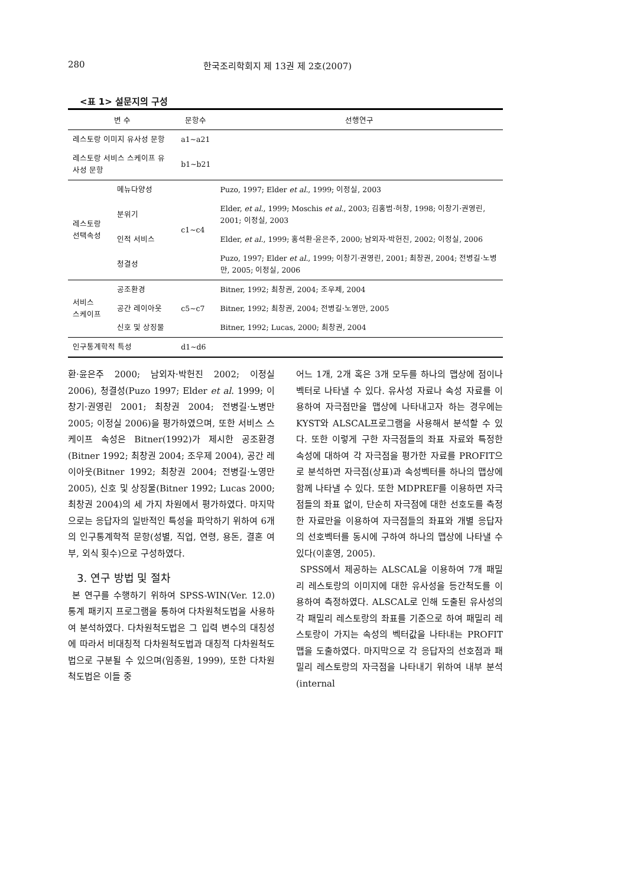280 한국조리학회지 제 13권 제 2호(2007)
<표 1> 설문지의 구성
| 변 수 | | 문항수 | 선행연구 |
| --- | --- | --- | --- |
| 레스토랑 이미지 유사성 문항 | | a1~a21 | |
| 레스토랑 서비스 스케이프 유사성 문항 | | b1~b21 | |
| 레스토랑 선택속성 | 메뉴다양성 | c1~c4 | Puzo, 1997; Elder et al. , 1999; 이정실, 2003 |
| | 분위기 | | Elder, et al. , 1999; Moschis et al. , 2003; 김홍범·허창, 1998; 이창기·권영린, 2001; 이정실, 2003 |
| | 인적 서비스 | | Elder, et al. , 1999; 홍석환·윤은주, 2000; 남외자·박헌진, 2002; 이정실, 2006 |
| | 청결성 | | Puzo, 1997; Elder et al. , 1999; 이창기·권영린, 2001; 최창권, 2004; 전병길·노병만, 2005; 이정실, 2006 |
| 서비스 스케이프 | 공조환경 | c5~c7 | Bitner, 1992; 최창권, 2004; 조우제, 2004 |
| | 공간 레이아웃 | | Bitner, 1992; 최창권, 2004; 전병길·노영만, 2005 |
| | 신호 및 상징물 | | Bitner, 1992; Lucas, 2000; 최창권, 2004 |
| 인구통계학적 특성 | | d1~d6 | |
환·윤은주 2000; 남외자·박헌진 2002; 이정실 2006), 청결성(Puzo 1997; Elder et al. 1999; 이창기·권영린 2001; 최창권 2004; 전병길·노병만 2005; 이정실 2006)을 평가하였으며, 또한 서비스 스케이프 속성은 Bitner(1992)가 제시한 공조환경(Bitner 1992; 최창권 2004; 조우제 2004), 공간 레이아웃(Bitner 1992; 최창권 2004; 전병길·노영만 2005), 신호 및 상징물(Bitner 1992; Lucas 2000; 최창권 2004)의 세 가지 차원에서 평가하였다. 마지막으로는 응답자의 일반적인 특성을 파악하기 위하여 6개의 인구통계학적 문항(성별, 직업, 연령, 용돈, 결혼 여부, 외식 횟수)으로 구성하였다.
3. 연구 방법 및 절차
본 연구를 수행하기 위하여 SPSS-WIN(Ver. 12.0)통계 패키지 프로그램을 통하여 다차원척도법을 사용하여 분석하였다. 다차원척도법은 그 입력 변수의 대칭성에 따라서 비대칭적 다차원척도법과 대칭적 다차원척도법으로 구분될 수 있으며(임종원, 1999), 또한 다차원 척도법은 이들 중
어느 1개, 2개 혹은 3개 모두를 하나의 맵상에 점이나 벡터로 나타낼 수 있다. 유사성 자료나 속성 자료를 이용하여 자극점만을 맵상에 나타내고자 하는 경우에는 KYST와 ALSCAL프로그램을 사용해서 분석할 수 있다. 또한 이렇게 구한 자극점들의 좌표 자료와 특정한 속성에 대하여 각 자극점을 평가한 자료를 PROFIT으로 분석하면 자극점(상표)과 속성벡터를 하나의 맵상에 함께 나타낼 수 있다. 또한 MDPREF를 이용하면 자극점들의 좌표 없이, 단순히 자극점에 대한 선호도를 측정한 자료만을 이용하여 자극점들의 좌표와 개별 응답자의 선호벡터를 동시에 구하여 하나의 맵상에 나타낼 수 있다(이훈영, 2005).
SPSS에서 제공하는 ALSCAL을 이용하여 7개 패밀리 레스토랑의 이미지에 대한 유사성을 등간척도를 이용하여 측정하였다. ALSCAL로 인해 도출된 유사성의 각 패밀리 레스토랑의 좌표를 기준으로 하여 패밀리 레스토랑이 가지는 속성의 벡터값을 나타내는 PROFIT 맵을 도출하였다. 마지막으로 각 응답자의 선호점과 패밀리 레스토랑의 자극점을 나타내기 위하여 내부 분석(internal